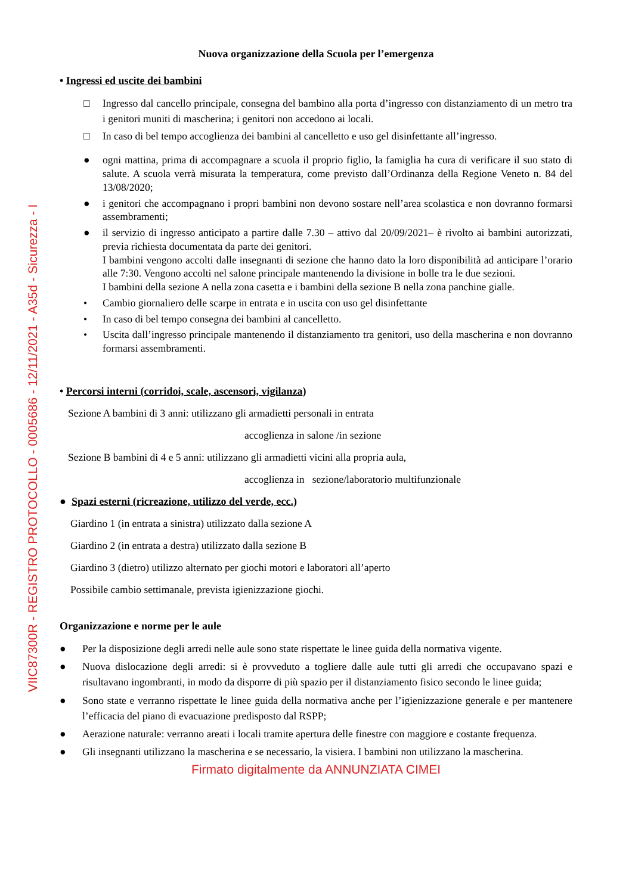VIIC87300R - REGISTRO PROTOCOLLO - 0005686 - 12/11/2021 - A35d - Sicurezza - I
Nuova organizzazione della Scuola per l’emergenza
• Ingressi ed uscite dei bambini
□ Ingresso dal cancello principale, consegna del bambino alla porta d’ingresso con distanziamento di un metro tra i genitori muniti di mascherina; i genitori non accedono ai locali.
□ In caso di bel tempo accoglienza dei bambini al cancelletto e uso gel disinfettante all’ingresso.
● ogni mattina, prima di accompagnare a scuola il proprio figlio, la famiglia ha cura di verificare il suo stato di salute. A scuola verrà misurata la temperatura, come previsto dall’Ordinanza della Regione Veneto n. 84 del 13/08/2020;
● i genitori che accompagnano i propri bambini non devono sostare nell’area scolastica e non dovranno formarsi assembramenti;
● il servizio di ingresso anticipato a partire dalle 7.30 – attivo dal 20/09/2021– è rivolto ai bambini autorizzati, previa richiesta documentata da parte dei genitori.
I bambini vengono accolti dalle insegnanti di sezione che hanno dato la loro disponibilità ad anticipare l’orario alle 7:30. Vengono accolti nel salone principale mantenendo la divisione in bolle tra le due sezioni.
I bambini della sezione A nella zona casetta e i bambini della sezione B nella zona panchine gialle.
• Cambio giornaliero delle scarpe in entrata e in uscita con uso gel disinfettante
• In caso di bel tempo consegna dei bambini al cancelletto.
• Uscita dall’ingresso principale mantenendo il distanziamento tra genitori, uso della mascherina e non dovranno formarsi assembramenti.
• Percorsi interni (corridoi, scale, ascensori, vigilanza)
Sezione A bambini di 3 anni: utilizzano gli armadietti personali in entrata
accoglienza in salone /in sezione
Sezione B bambini di 4 e 5 anni: utilizzano gli armadietti vicini alla propria aula,
accoglienza in sezione/laboratorio multifunzionale
● Spazi esterni (ricreazione, utilizzo del verde, ecc.)
Giardino 1 (in entrata a sinistra) utilizzato dalla sezione A
Giardino 2 (in entrata a destra) utilizzato dalla sezione B
Giardino 3 (dietro) utilizzo alternato per giochi motori e laboratori all’aperto
Possibile cambio settimanale, prevista igienizzazione giochi.
Organizzazione e norme per le aule
● Per la disposizione degli arredi nelle aule sono state rispettate le linee guida della normativa vigente.
● Nuova dislocazione degli arredi: si è provveduto a togliere dalle aule tutti gli arredi che occupavano spazi e risultavano ingombranti, in modo da disporre di più spazio per il distanziamento fisico secondo le linee guida;
● Sono state e verranno rispettate le linee guida della normativa anche per l’igienizzazione generale e per mantenere l’efficacia del piano di evacuazione predisposto dal RSPP;
● Aerazione naturale: verranno areati i locali tramite apertura delle finestre con maggiore e costante frequenza.
● Gli insegnanti utilizzano la mascherina e se necessario, la visiera. I bambini non utilizzano la mascherina.
Firmato digitalmente da ANNUNZIATA CIMEI